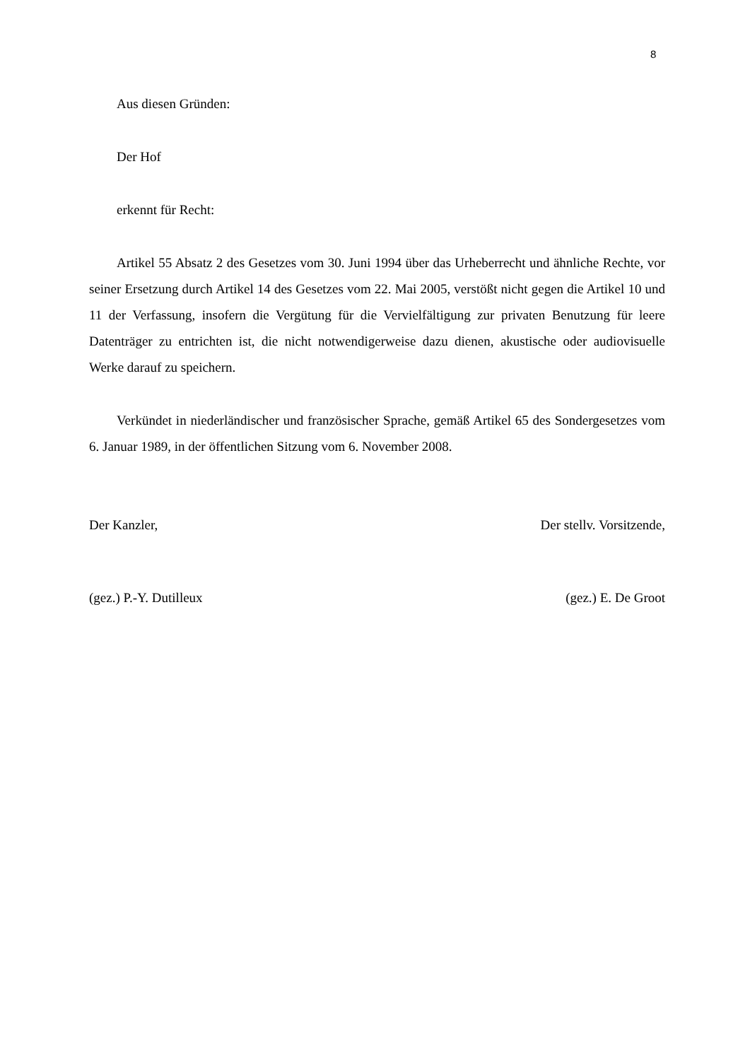8
Aus diesen Gründen:
Der Hof
erkennt für Recht:
Artikel 55 Absatz 2 des Gesetzes vom 30. Juni 1994 über das Urheberrecht und ähnliche Rechte, vor seiner Ersetzung durch Artikel 14 des Gesetzes vom 22. Mai 2005, verstößt nicht gegen die Artikel 10 und 11 der Verfassung, insofern die Vergütung für die Vervielfältigung zur privaten Benutzung für leere Datenträger zu entrichten ist, die nicht notwendigerweise dazu dienen, akustische oder audiovisuelle Werke darauf zu speichern.
Verkündet in niederländischer und französischer Sprache, gemäß Artikel 65 des Sondergesetzes vom 6. Januar 1989, in der öffentlichen Sitzung vom 6. November 2008.
Der Kanzler, Der stellv. Vorsitzende,
(gez.) P.-Y. Dutilleux (gez.) E. De Groot